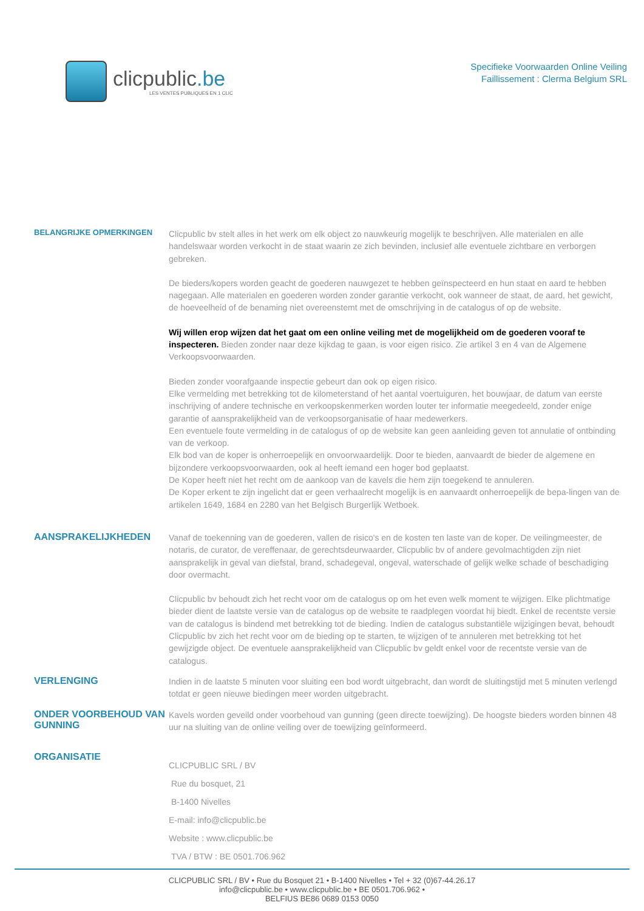clicpublic.be
LES VENTES PUBLIQUES EN 1 CLIC
Specifieke Voorwaarden Online Veiling
Faillissement : Clerma Belgium SRL
BELANGRIJKE OPMERKINGEN
Clicpublic bv stelt alles in het werk om elk object zo nauwkeurig mogelijk te beschrijven. Alle materialen en alle handelswaar worden verkocht in de staat waarin ze zich bevinden, inclusief alle eventuele zichtbare en verborgen gebreken.
De bieders/kopers worden geacht de goederen nauwgezet te hebben geïnspecteerd en hun staat en aard te hebben nagegaan. Alle materialen en goederen worden zonder garantie verkocht, ook wanneer de staat, de aard, het gewicht, de hoeveelheid of de benaming niet overeenstemt met de omschrijving in de catalogus of op de website.
Wij willen erop wijzen dat het gaat om een online veiling met de mogelijkheid om de goederen vooraf te inspecteren. Bieden zonder naar deze kijkdag te gaan, is voor eigen risico. Zie artikel 3 en 4 van de Algemene Verkoopsvoorwaarden.
Bieden zonder voorafgaande inspectie gebeurt dan ook op eigen risico.
Elke vermelding met betrekking tot de kilometerstand of het aantal voertuiguren, het bouwjaar, de datum van eerste inschrijving of andere technische en verkoopskenmerken worden louter ter informatie meegedeeld, zonder enige garantie of aansprakelijkheid van de verkoopsorganisatie of haar medewerkers.
Een eventuele foute vermelding in de catalogus of op de website kan geen aanleiding geven tot annulatie of ontbinding van de verkoop.
Elk bod van de koper is onherroepelijk en onvoorwaardelijk. Door te bieden, aanvaardt de bieder de algemene en bijzondere verkoopsvoorwaarden, ook al heeft iemand een hoger bod geplaatst.
De Koper heeft niet het recht om de aankoop van de kavels die hem zijn toegekend te annuleren.
De Koper erkent te zijn ingelicht dat er geen verhaalrecht mogelijk is en aanvaardt onherroepelijk de bepa-lingen van de artikelen 1649, 1684 en 2280 van het Belgisch Burgerlijk Wetboek.
AANSPRAKELIJKHEDEN
Vanaf de toekenning van de goederen, vallen de risico's en de kosten ten laste van de koper. De veilingmeester, de notaris, de curator, de vereffenaar, de gerechtsdeurwaarder, Clicpublic bv of andere gevolmachtigden zijn niet aansprakelijk in geval van diefstal, brand, schadegeval, ongeval, waterschade of gelijk welke schade of beschadiging door overmacht.
Clicpublic bv behoudt zich het recht voor om de catalogus op om het even welk moment te wijzigen. Elke plichtmatige bieder dient de laatste versie van de catalogus op de website te raadplegen voordat hij biedt. Enkel de recentste versie van de catalogus is bindend met betrekking tot de bieding. Indien de catalogus substantiële wijzigingen bevat, behoudt Clicpublic bv zich het recht voor om de bieding op te starten, te wijzigen of te annuleren met betrekking tot het gewijzigde object. De eventuele aansprakelijkheid van Clicpublic bv geldt enkel voor de recentste versie van de catalogus.
VERLENGING
Indien in de laatste 5 minuten voor sluiting een bod wordt uitgebracht, dan wordt de sluitingstijd met 5 minuten verlengd totdat er geen nieuwe biedingen meer worden uitgebracht.
ONDER VOORBEHOUD VAN GUNNING
Kavels worden geveild onder voorbehoud van gunning (geen directe toewijzing). De hoogste bieders worden binnen 48 uur na sluiting van de online veiling over de toewijzing geïnformeerd.
ORGANISATIE
CLICPUBLIC SRL / BV
Rue du bosquet, 21
B-1400 Nivelles
E-mail: info@clicpublic.be
Website : www.clicpublic.be
TVA / BTW : BE 0501.706.962
CLICPUBLIC SRL / BV • Rue du Bosquet 21 • B-1400 Nivelles • Tel + 32 (0)67-44.26.17
info@clicpublic.be • www.clicpublic.be • BE 0501.706.962 •
BELFIUS BE86 0689 0153 0050